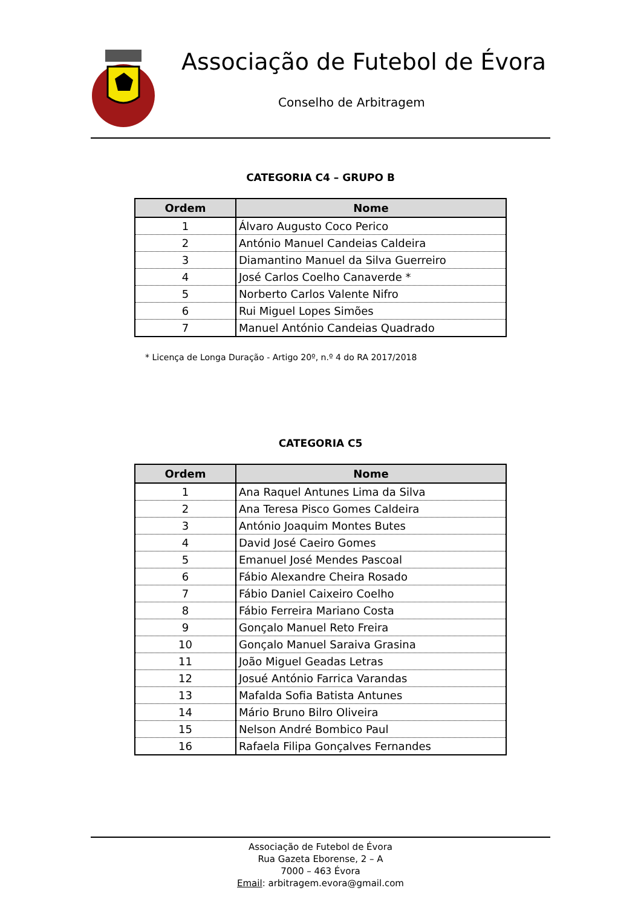Associação de Futebol de Évora
Conselho de Arbitragem
CATEGORIA C4 – GRUPO B
| Ordem | Nome |
| --- | --- |
| 1 | Álvaro Augusto Coco Perico |
| 2 | António Manuel Candeias Caldeira |
| 3 | Diamantino Manuel da Silva Guerreiro |
| 4 | José Carlos Coelho Canaverde * |
| 5 | Norberto Carlos Valente Nifro |
| 6 | Rui Miguel Lopes Simões |
| 7 | Manuel António Candeias Quadrado |
* Licença de Longa Duração - Artigo 20º, n.º 4 do RA 2017/2018
CATEGORIA C5
| Ordem | Nome |
| --- | --- |
| 1 | Ana Raquel Antunes Lima da Silva |
| 2 | Ana Teresa Pisco Gomes Caldeira |
| 3 | António Joaquim Montes Butes |
| 4 | David José Caeiro Gomes |
| 5 | Emanuel José Mendes Pascoal |
| 6 | Fábio Alexandre Cheira Rosado |
| 7 | Fábio Daniel Caixeiro Coelho |
| 8 | Fábio Ferreira Mariano Costa |
| 9 | Gonçalo Manuel Reto Freira |
| 10 | Gonçalo Manuel Saraiva Grasina |
| 11 | João Miguel Geadas Letras |
| 12 | Josué António Farrica Varandas |
| 13 | Mafalda Sofia Batista Antunes |
| 14 | Mário Bruno Bilro Oliveira |
| 15 | Nelson André Bombico Paul |
| 16 | Rafaela Filipa Gonçalves Fernandes |
Associação de Futebol de Évora
Rua Gazeta Eborense, 2 – A
7000 – 463 Évora
Email: arbitragem.evora@gmail.com